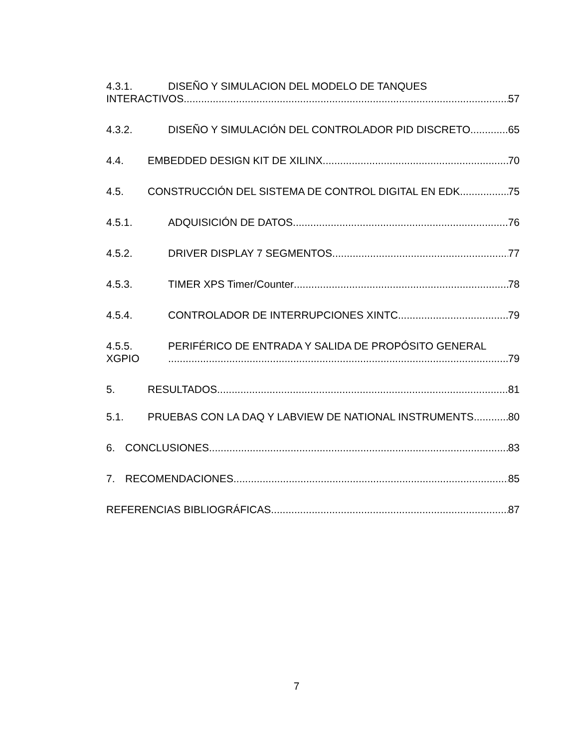4.3.1. DISEÑO Y SIMULACION DEL MODELO DE TANQUES
INTERACTIVOS 57
4.3.2. DISEÑO Y SIMULACIÓN DEL CONTROLADOR PID DISCRETO 65
4.4. EMBEDDED DESIGN KIT DE XILINX 70
4.5. CONSTRUCCIÓN DEL SISTEMA DE CONTROL DIGITAL EN EDK 75
4.5.1. ADQUISICIÓN DE DATOS 76
4.5.2. DRIVER DISPLAY 7 SEGMENTOS 77
4.5.3. TIMER XPS Timer/Counter 78
4.5.4. CONTROLADOR DE INTERRUPCIONES XINTC 79
4.5.5. PERIFÉRICO DE ENTRADA Y SALIDA DE PROPÓSITO GENERAL
XGPIO 79
5. RESULTADOS 81
5.1. PRUEBAS CON LA DAQ Y LABVIEW DE NATIONAL INSTRUMENTS 80
6. CONCLUSIONES 83
7. RECOMENDACIONES 85
REFERENCIAS BIBLIOGRÁFICAS 87
7